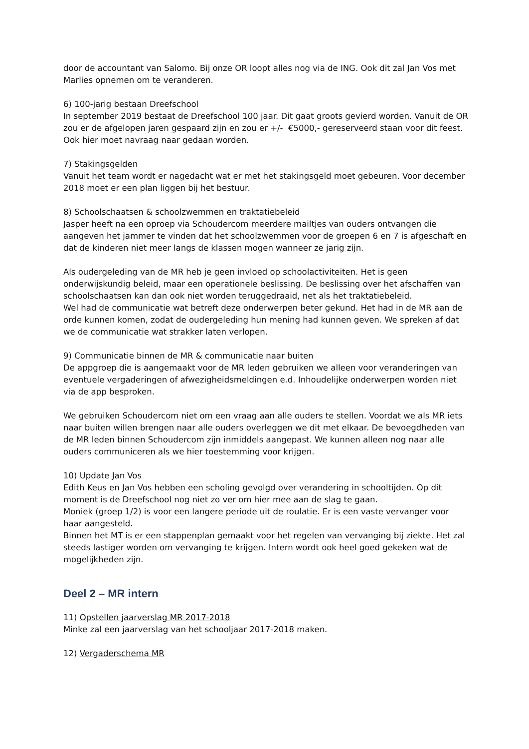door de accountant van Salomo. Bij onze OR loopt alles nog via de ING. Ook dit zal Jan Vos met Marlies opnemen om te veranderen.
6) 100-jarig bestaan Dreefschool
In september 2019 bestaat de Dreefschool 100 jaar. Dit gaat groots gevierd worden. Vanuit de OR zou er de afgelopen jaren gespaard zijn en zou er +/- €5000,- gereserveerd staan voor dit feest. Ook hier moet navraag naar gedaan worden.
7) Stakingsgelden
Vanuit het team wordt er nagedacht wat er met het stakingsgeld moet gebeuren. Voor december 2018 moet er een plan liggen bij het bestuur.
8) Schoolschaatsen & schoolzwemmen en traktatiebeleid
Jasper heeft na een oproep via Schoudercom meerdere mailtjes van ouders ontvangen die aangeven het jammer te vinden dat het schoolzwemmen voor de groepen 6 en 7 is afgeschaft en dat de kinderen niet meer langs de klassen mogen wanneer ze jarig zijn.
Als oudergeleding van de MR heb je geen invloed op schoolactiviteiten. Het is geen onderwijskundig beleid, maar een operationele beslissing. De beslissing over het afschaffen van schoolschaatsen kan dan ook niet worden teruggedraaid, net als het traktatiebeleid.
Wel had de communicatie wat betreft deze onderwerpen beter gekund. Het had in de MR aan de orde kunnen komen, zodat de oudergeleding hun mening had kunnen geven. We spreken af dat we de communicatie wat strakker laten verlopen.
9) Communicatie binnen de MR & communicatie naar buiten
De appgroep die is aangemaakt voor de MR leden gebruiken we alleen voor veranderingen van eventuele vergaderingen of afwezigheidsmeldingen e.d. Inhoudelijke onderwerpen worden niet via de app besproken.
We gebruiken Schoudercom niet om een vraag aan alle ouders te stellen. Voordat we als MR iets naar buiten willen brengen naar alle ouders overleggen we dit met elkaar. De bevoegdheden van de MR leden binnen Schoudercom zijn inmiddels aangepast. We kunnen alleen nog naar alle ouders communiceren als we hier toestemming voor krijgen.
10) Update Jan Vos
Edith Keus en Jan Vos hebben een scholing gevolgd over verandering in schooltijden. Op dit moment is de Dreefschool nog niet zo ver om hier mee aan de slag te gaan.
Moniek (groep 1/2) is voor een langere periode uit de roulatie. Er is een vaste vervanger voor haar aangesteld.
Binnen het MT is er een stappenplan gemaakt voor het regelen van vervanging bij ziekte. Het zal steeds lastiger worden om vervanging te krijgen. Intern wordt ook heel goed gekeken wat de mogelijkheden zijn.
Deel 2 – MR intern
11) Opstellen jaarverslag MR 2017-2018
Minke zal een jaarverslag van het schooljaar 2017-2018 maken.
12) Vergaderschema MR